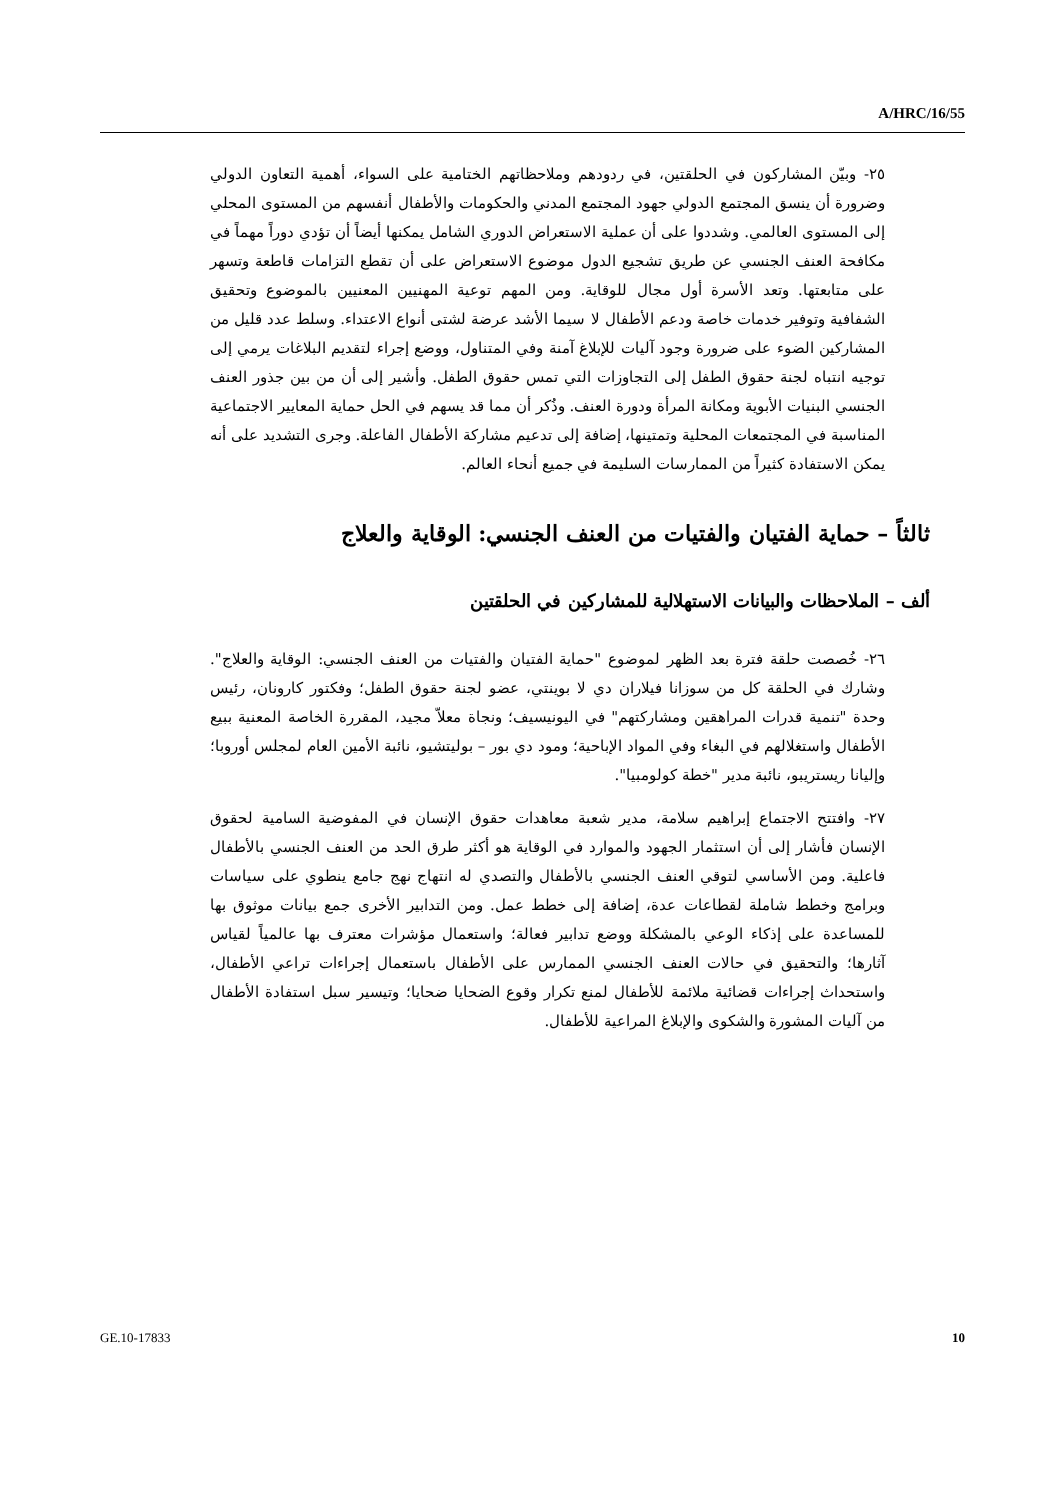A/HRC/16/55
٢٥- وبيّن المشاركون في الحلقتين، في ردودهم وملاحظاتهم الختامية على السواء، أهمية التعاون الدولي وضرورة أن ينسق المجتمع الدولي جهود المجتمع المدني والحكومات والأطفال أنفسهم من المستوى المحلي إلى المستوى العالمي. وشددوا على أن عملية الاستعراض الدوري الشامل يمكنها أيضاً أن تؤدي دوراً مهماً في مكافحة العنف الجنسي عن طريق تشجيع الدول موضوع الاستعراض على أن تقطع التزامات قاطعة وتسهر على متابعتها. وتعد الأسرة أول مجال للوقاية. ومن المهم توعية المهنيين المعنيين بالموضوع وتحقيق الشفافية وتوفير خدمات خاصة ودعم الأطفال لا سيما الأشد عرضة لشتى أنواع الاعتداء. وسلط عدد قليل من المشاركين الضوء على ضرورة وجود آليات للإبلاغ آمنة وفي المتناول، ووضع إجراء لتقديم البلاغات يرمي إلى توجيه انتباه لجنة حقوق الطفل إلى التجاوزات التي تمس حقوق الطفل. وأشير إلى أن من بين جذور العنف الجنسي البنيات الأبوية ومكانة المرأة ودورة العنف. وذُكر أن مما قد يسهم في الحل حماية المعايير الاجتماعية المناسبة في المجتمعات المحلية وتمتينها، إضافة إلى تدعيم مشاركة الأطفال الفاعلة. وجرى التشديد على أنه يمكن الاستفادة كثيراً من الممارسات السليمة في جميع أنحاء العالم.
ثالثاً – حماية الفتيان والفتيات من العنف الجنسي: الوقاية والعلاج
ألف – الملاحظات والبيانات الاستهلالية للمشاركين في الحلقتين
٢٦- خُصصت حلقة فترة بعد الظهر لموضوع "حماية الفتيان والفتيات من العنف الجنسي: الوقاية والعلاج". وشارك في الحلقة كل من سوزانا فيلاران دي لا بوينتي، عضو لجنة حقوق الطفل؛ وفكتور كارونان، رئيس وحدة "تنمية قدرات المراهقين ومشاركتهم" في اليونيسيف؛ ونجاة معلاّ مجيد، المقررة الخاصة المعنية ببيع الأطفال واستغلالهم في البغاء وفي المواد الإباحية؛ ومود دي بور – بوليتشيو، نائبة الأمين العام لمجلس أوروبا؛ وإليانا ريستريبو، نائبة مدير "خطة كولومبيا".
٢٧- وافتتح الاجتماع إبراهيم سلامة، مدير شعبة معاهدات حقوق الإنسان في المفوضية السامية لحقوق الإنسان فأشار إلى أن استثمار الجهود والموارد في الوقاية هو أكثر طرق الحد من العنف الجنسي بالأطفال فاعلية. ومن الأساسي لتوقي العنف الجنسي بالأطفال والتصدي له انتهاج نهج جامع ينطوي على سياسات وبرامج وخطط شاملة لقطاعات عدة، إضافة إلى خطط عمل. ومن التدابير الأخرى جمع بيانات موثوق بها للمساعدة على إذكاء الوعي بالمشكلة ووضع تدابير فعالة؛ واستعمال مؤشرات معترف بها عالمياً لقياس آثارها؛ والتحقيق في حالات العنف الجنسي الممارس على الأطفال باستعمال إجراءات تراعي الأطفال، واستحداث إجراءات قضائية ملائمة للأطفال لمنع تكرار وقوع الضحايا ضحايا؛ وتيسير سبل استفادة الأطفال من آليات المشورة والشكوى والإبلاغ المراعية للأطفال.
GE.10-17833 10